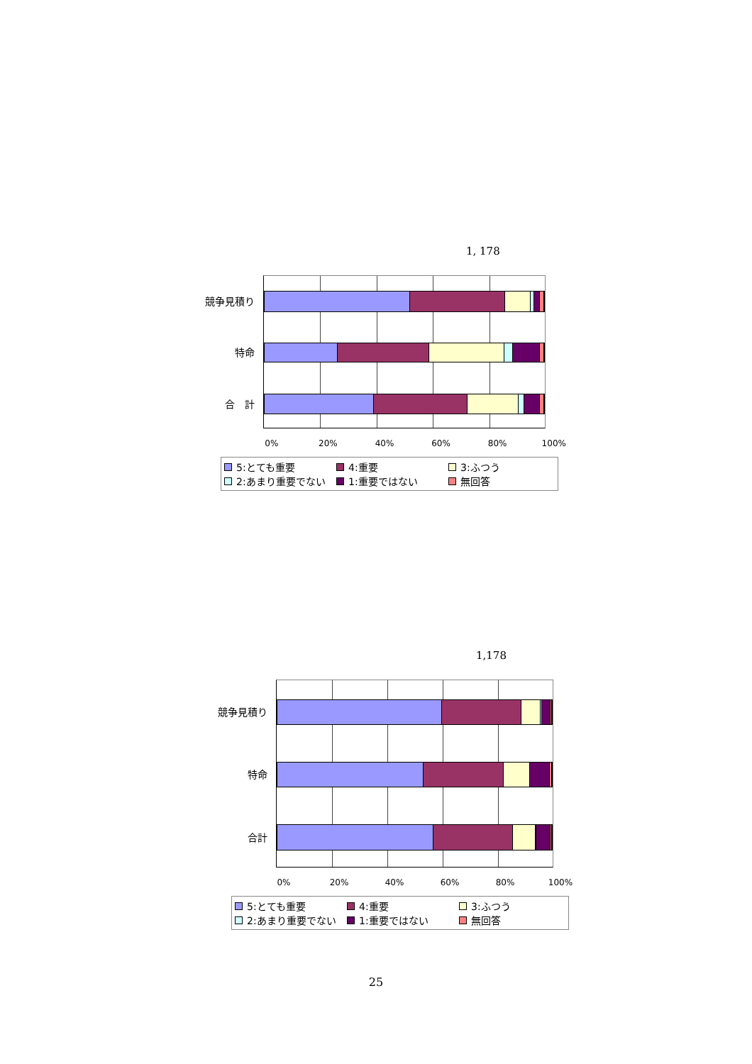1, 178
競争見積り
特命
合　計
0% 20% 40% 60% 80% 100%
5:とても重要
4:重要
3:ふつう
2:あまり重要でない
1:重要ではない
無回答
1,178
競争見積り
特命
合計
0% 20% 40% 60% 80% 100%
5:とても重要
4:重要
3:ふつう
2:あまり重要でない
1:重要ではない
無回答
25